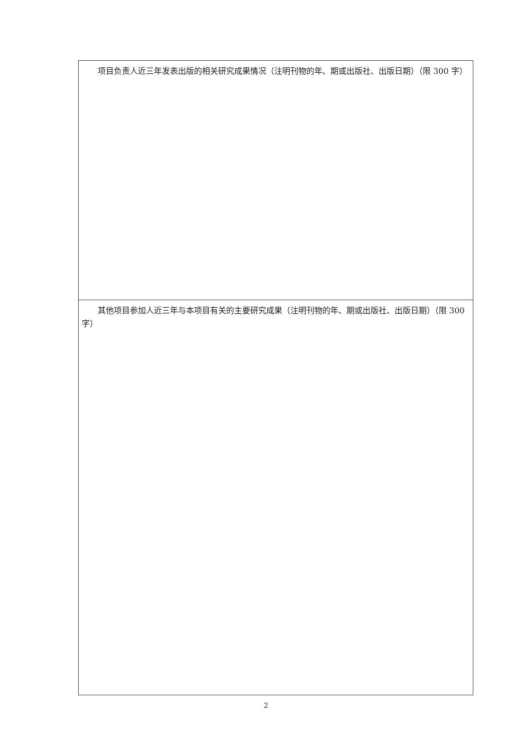| 项目负责人近三年发表出版的相关研究成果情况（注明刊物的年、期或出版社、出版日期）（限 300 字） |
| 其他项目参加人近三年与本项目有关的主要研究成果（注明刊物的年、期或出版社、出版日期）（限 300 字） |
2